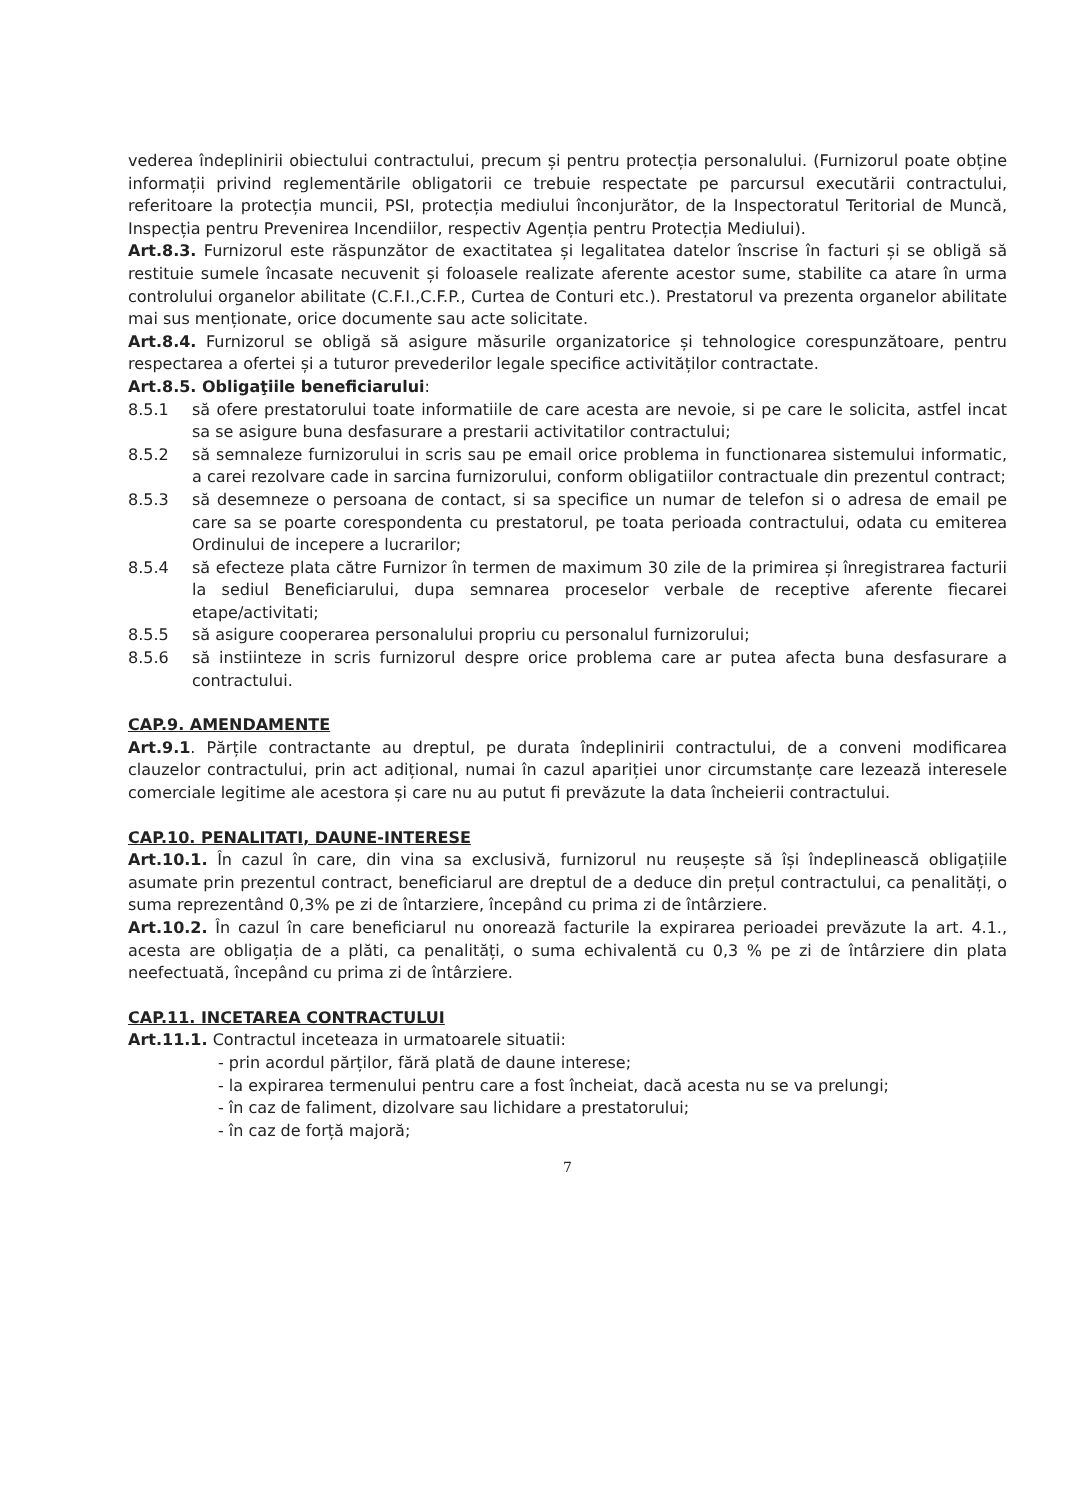vederea îndeplinirii obiectului contractului, precum și pentru protecția personalului. (Furnizorul poate obține informații privind reglementările obligatorii ce trebuie respectate pe parcursul executării contractului, referitoare la protecția muncii, PSI, protecția mediului înconjurător, de la Inspectoratul Teritorial de Muncă, Inspecția pentru Prevenirea Incendiilor, respectiv Agenția pentru Protecția Mediului).
Art.8.3. Furnizorul este răspunzător de exactitatea și legalitatea datelor înscrise în facturi și se obligă să restituie sumele încasate necuvenit și foloasele realizate aferente acestor sume, stabilite ca atare în urma controlului organelor abilitate (C.F.I.,C.F.P., Curtea de Conturi etc.). Prestatorul va prezenta organelor abilitate mai sus menționate, orice documente sau acte solicitate.
Art.8.4. Furnizorul se obligă să asigure măsurile organizatorice și tehnologice corespunzătoare, pentru respectarea a ofertei și a tuturor prevederilor legale specifice activităților contractate.
Art.8.5. Obligaţiile beneficiarului:
8.5.1 să ofere prestatorului toate informatiile de care acesta are nevoie, si pe care le solicita, astfel incat sa se asigure buna desfasurare a prestarii activitatilor contractului;
8.5.2 să semnaleze furnizorului in scris sau pe email orice problema in functionarea sistemului informatic, a carei rezolvare cade in sarcina furnizorului, conform obligatiilor contractuale din prezentul contract;
8.5.3 să desemneze o persoana de contact, si sa specifice un numar de telefon si o adresa de email pe care sa se poarte corespondenta cu prestatorul, pe toata perioada contractului, odata cu emiterea Ordinului de incepere a lucrarilor;
8.5.4 să efecteze plata către Furnizor în termen de maximum 30 zile de la primirea și înregistrarea facturii la sediul Beneficiarului, dupa semnarea proceselor verbale de receptive aferente fiecarei etape/activitati;
8.5.5 să asigure cooperarea personalului propriu cu personalul furnizorului;
8.5.6 să instiinteze in scris furnizorul despre orice problema care ar putea afecta buna desfasurare a contractului.
CAP.9. AMENDAMENTE
Art.9.1. Părțile contractante au dreptul, pe durata îndeplinirii contractului, de a conveni modificarea clauzelor contractului, prin act adițional, numai în cazul apariției unor circumstanțe care lezează interesele comerciale legitime ale acestora și care nu au putut fi prevăzute la data încheierii contractului.
CAP.10. PENALITATI, DAUNE-INTERESE
Art.10.1. În cazul în care, din vina sa exclusivă, furnizorul nu reușește să își îndeplinească obligațiile asumate prin prezentul contract, beneficiarul are dreptul de a deduce din prețul contractului, ca penalități, o suma reprezentând 0,3% pe zi de întarziere, începând cu prima zi de întârziere.
Art.10.2. În cazul în care beneficiarul nu onorează facturile la expirarea perioadei prevăzute la art. 4.1., acesta are obligația de a plăti, ca penalități, o suma echivalentă cu 0,3 % pe zi de întârziere din plata neefectuată, începând cu prima zi de întârziere.
CAP.11. INCETAREA CONTRACTULUI
Art.11.1. Contractul inceteaza in urmatoarele situatii:
- prin acordul părților, fără plată de daune interese;
- la expirarea termenului pentru care a fost încheiat, dacă acesta nu se va prelungi;
- în caz de faliment, dizolvare sau lichidare a prestatorului;
- în caz de forță majoră;
7